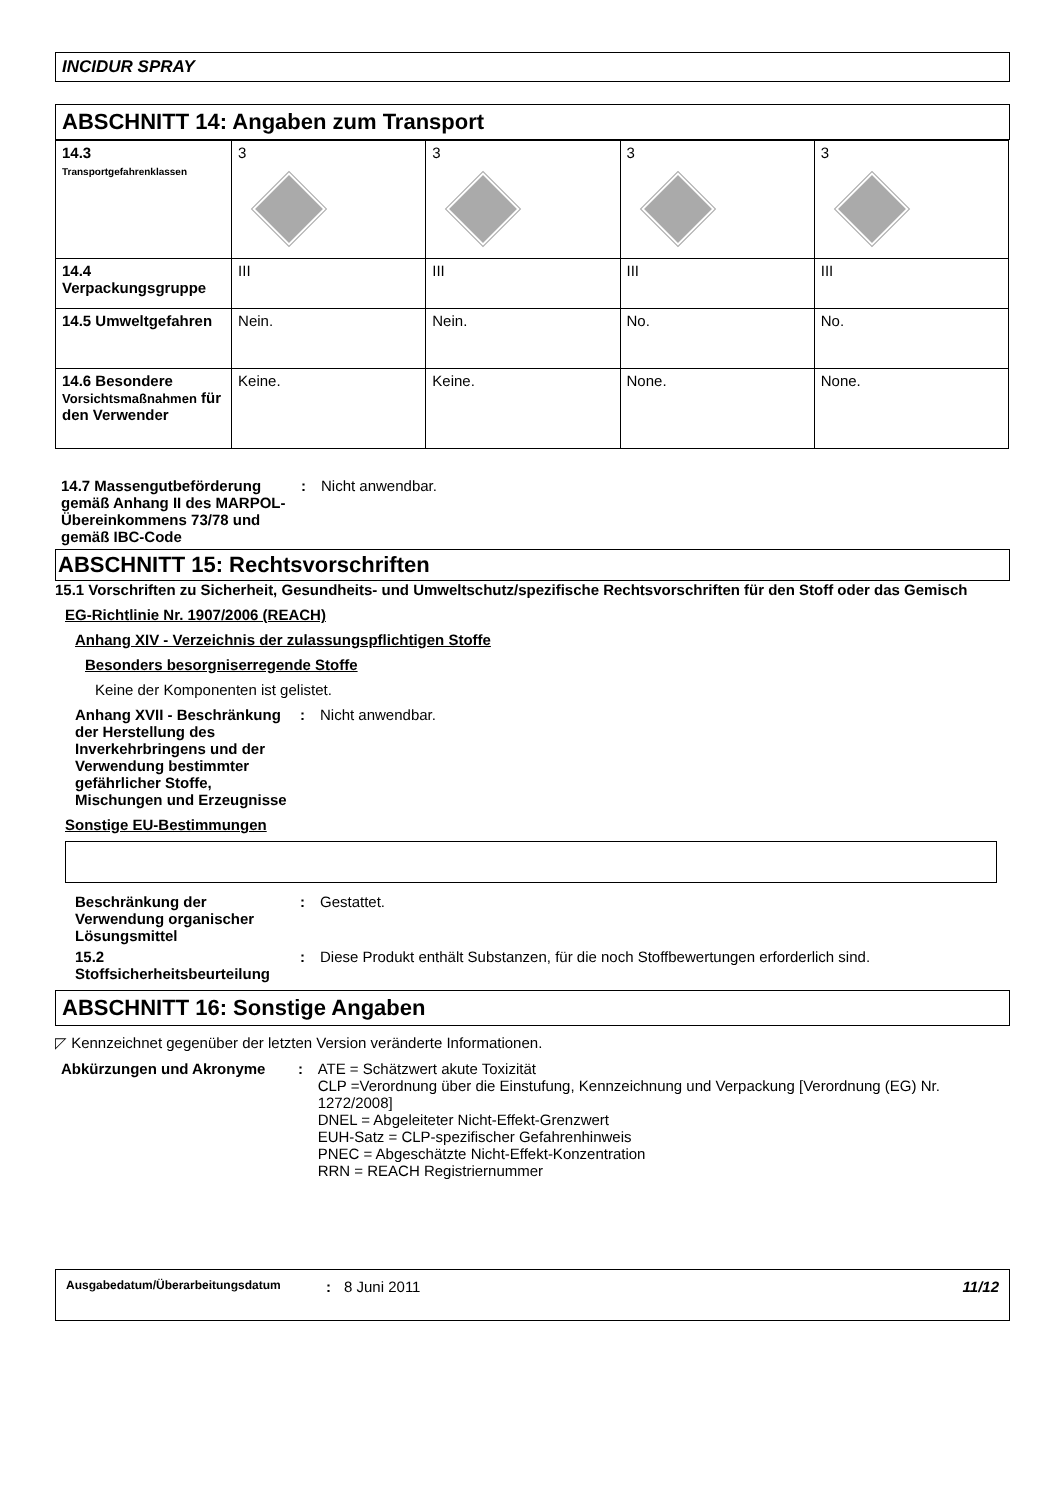INCIDUR SPRAY
ABSCHNITT 14: Angaben zum Transport
| 14.3 Transportgefahrenklassen | 3 | 3 | 3 | 3 |
| 14.4 Verpackungsgruppe | III | III | III | III |
| 14.5 Umweltgefahren | Nein. | Nein. | No. | No. |
| 14.6 Besondere Vorsichtsmaßnahmen für den Verwender | Keine. | Keine. | None. | None. |
14.7 Massengutbeförderung gemäß Anhang II des MARPOL-Übereinkommens 73/78 und gemäß IBC-Code
: Nicht anwendbar.
ABSCHNITT 15: Rechtsvorschriften
15.1 Vorschriften zu Sicherheit, Gesundheits- und Umweltschutz/spezifische Rechtsvorschriften für den Stoff oder das Gemisch
EG-Richtlinie Nr. 1907/2006 (REACH)
Anhang XIV - Verzeichnis der zulassungspflichtigen Stoffe
Besonders besorgniserregende Stoffe
Keine der Komponenten ist gelistet.
Anhang XVII - Beschränkung der Herstellung des Inverkehrbringens und der Verwendung bestimmter gefährlicher Stoffe, Mischungen und Erzeugnisse
: Nicht anwendbar.
Sonstige EU-Bestimmungen
Beschränkung der Verwendung organischer Lösungsmittel
: Gestattet.
15.2 Stoffsicherheitsbeurteilung
: Diese Produkt enthält Substanzen, für die noch Stoffbewertungen erforderlich sind.
ABSCHNITT 16: Sonstige Angaben
◸ Kennzeichnet gegenüber der letzten Version veränderte Informationen.
Abkürzungen und Akronyme : ATE = Schätzwert akute Toxizität
CLP =Verordnung über die Einstufung, Kennzeichnung und Verpackung [Verordnung (EG) Nr. 1272/2008]
DNEL = Abgeleiteter Nicht-Effekt-Grenzwert
EUH-Satz = CLP-spezifischer Gefahrenhinweis
PNEC = Abgeschätzte Nicht-Effekt-Konzentration
RRN = REACH Registriernummer
Ausgabedatum/Überarbeitungsdatum: 8 Juni 2011 11/12